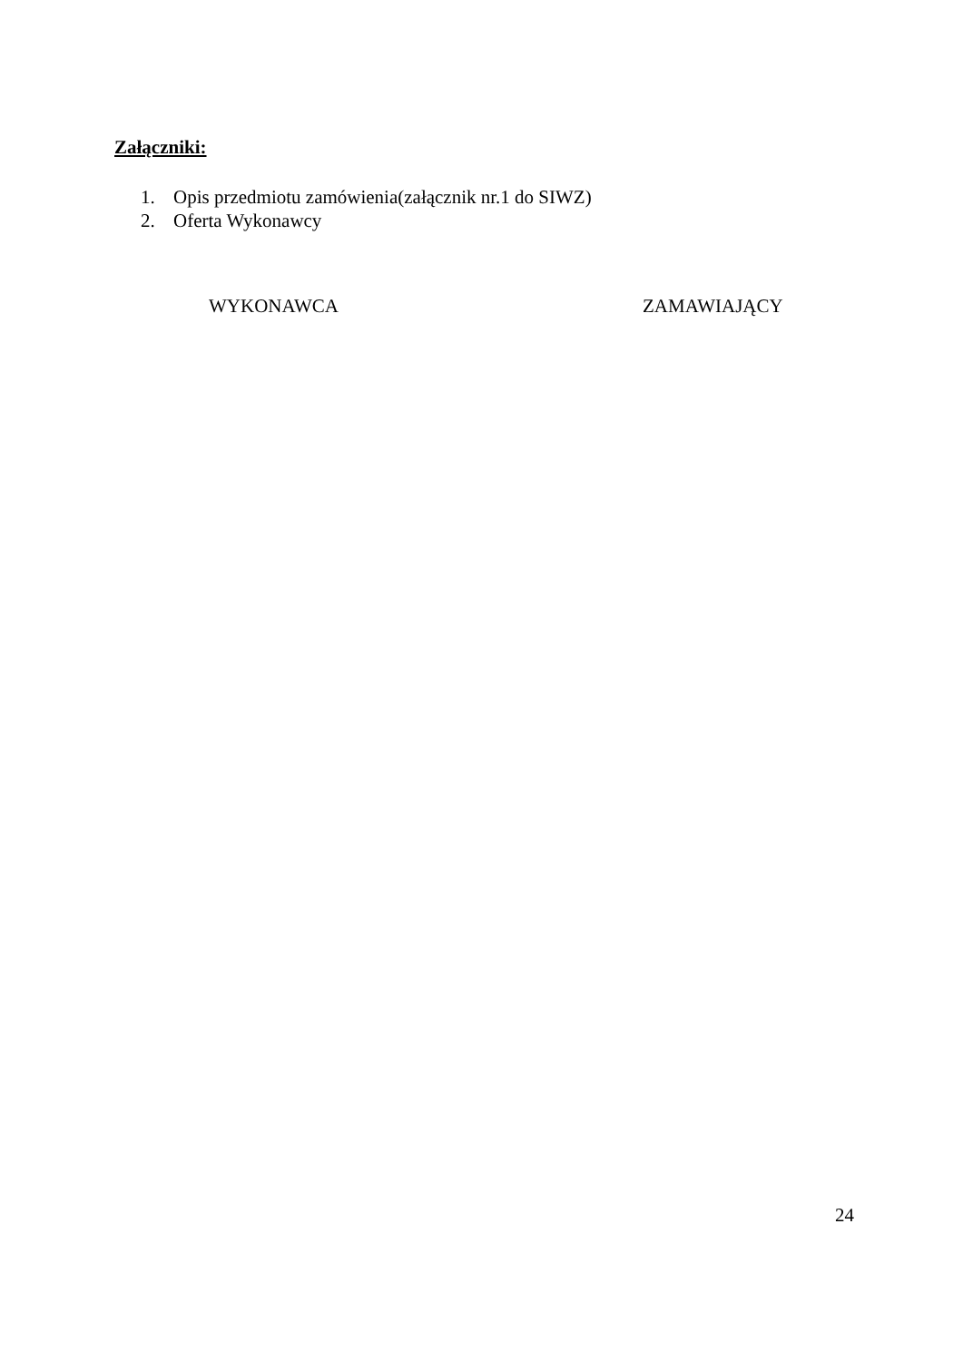Załączniki:
1. Opis przedmiotu zamówienia(załącznik nr.1 do SIWZ)
2. Oferta Wykonawcy
WYKONAWCA ZAMAWIAJĄCY
24